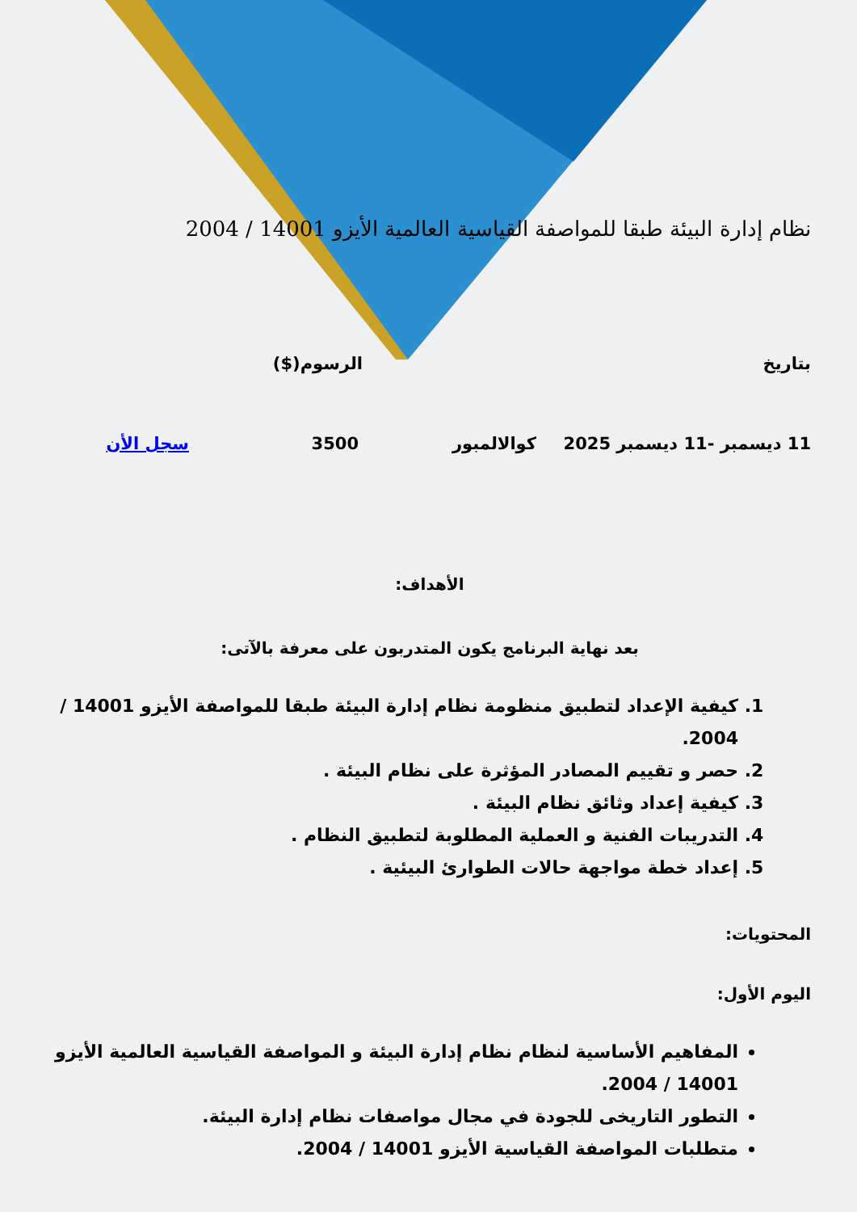نظام إدارة البيئة طبقا للمواصفة القياسية العالمية الأيزو 14001 / 2004
بتاريخ الرسوم($)
11 ديسمبر -11 ديسمبر 2025 كوالالمبور 3500 سجل الأن
الأهداف:
بعد نهاية البرنامج يكون المتدربون على معرفة بالآتى:
1. كيفية الإعداد لتطبيق منظومة نظام إدارة البيئة طبقا للمواصفة الأيزو 14001 / 2004.
2. حصر و تقييم المصادر المؤثرة على نظام البيئة .
3. كيفية إعداد وثائق نظام البيئة .
4. التدريبات الفنية و العملية المطلوبة لتطبيق النظام .
5. إعداد خطة مواجهة حالات الطوارئ البيئية .
المحتويات:
اليوم الأول:
المفاهيم الأساسية لنظام نظام إدارة البيئة و المواصفة القياسية العالمية الأيزو 14001 / 2004.
التطور التاريخى للجودة في مجال مواصفات نظام إدارة البيئة.
متطلبات المواصفة القياسية الأيزو 14001 / 2004.